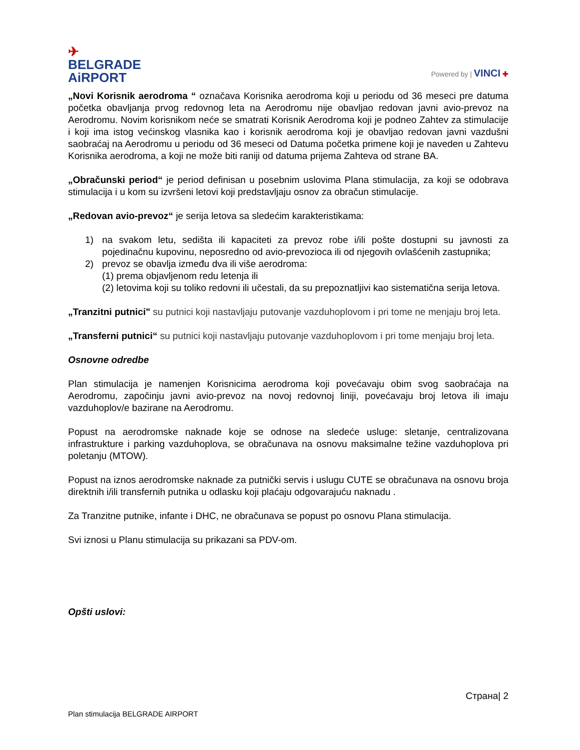✈
BELGRADE
AiRPORT
Powered by | VINCI ✚
„Novi Korisnik aerodroma “ označava Korisnika aerodroma koji u periodu od 36 meseci pre datuma početka obavljanja prvog redovnog leta na Aerodromu nije obavljao redovan javni avio-prevoz na Aerodromu. Novim korisnikom neće se smatrati Korisnik Aerodroma koji je podneo Zahtev za stimulacije i koji ima istog većinskog vlasnika kao i korisnik aerodroma koji je obavljao redovan javni vazdušni saobraćaj na Aerodromu u periodu od 36 meseci od Datuma početka primene koji je naveden u Zahtevu Korisnika aerodroma, a koji ne može biti raniji od datuma prijema Zahteva od strane BA.
„Obračunski period“ je period definisan u posebnim uslovima Plana stimulacija, za koji se odobrava stimulacija i u kom su izvršeni letovi koji predstavljaju osnov za obračun stimulacije.
„Redovan avio-prevoz“ je serija letova sa sledećim karakteristikama:
1) na svakom letu, sedišta ili kapaciteti za prevoz robe i/ili pošte dostupni su javnosti za pojedinačnu kupovinu, neposredno od avio-prevozioca ili od njegovih ovlašćenih zastupnika;
2) prevoz se obavlja između dva ili više aerodroma:
(1) prema objavljenom redu letenja ili
(2) letovima koji su toliko redovni ili učestali, da su prepoznatljivi kao sistematična serija letova.
„Tranzitni putnici" su putnici koji nastavljaju putovanje vazduhoplovom i pri tome ne menjaju broj leta.
„Transferni putnici“ su putnici koji nastavljaju putovanje vazduhoplovom i pri tome menjaju broj leta.
Osnovne odredbe
Plan stimulacija je namenjen Korisnicima aerodroma koji povećavaju obim svog saobraćaja na Aerodromu, započinju javni avio-prevoz na novoj redovnoj liniji, povećavaju broj letova ili imaju vazduhoplov/e bazirane na Aerodromu.
Popust na aerodromske naknade koje se odnose na sledeće usluge: sletanje, centralizovana infrastrukture i parking vazduhoplova, se obračunava na osnovu maksimalne težine vazduhoplova pri poletanju (MTOW).
Popust na iznos aerodromske naknade za putnički servis i uslugu CUTE se obračunava na osnovu broja direktnih i/ili transfernih putnika u odlasku koji plaćaju odgovarajuću naknadu .
Za Tranzitne putnike, infante i DHC, ne obračunava se popust po osnovu Plana stimulacija.
Svi iznosi u Planu stimulacija su prikazani sa PDV-om.
Opšti uslovi:
Страна| 2
Plan stimulacija BELGRADE AIRPORT